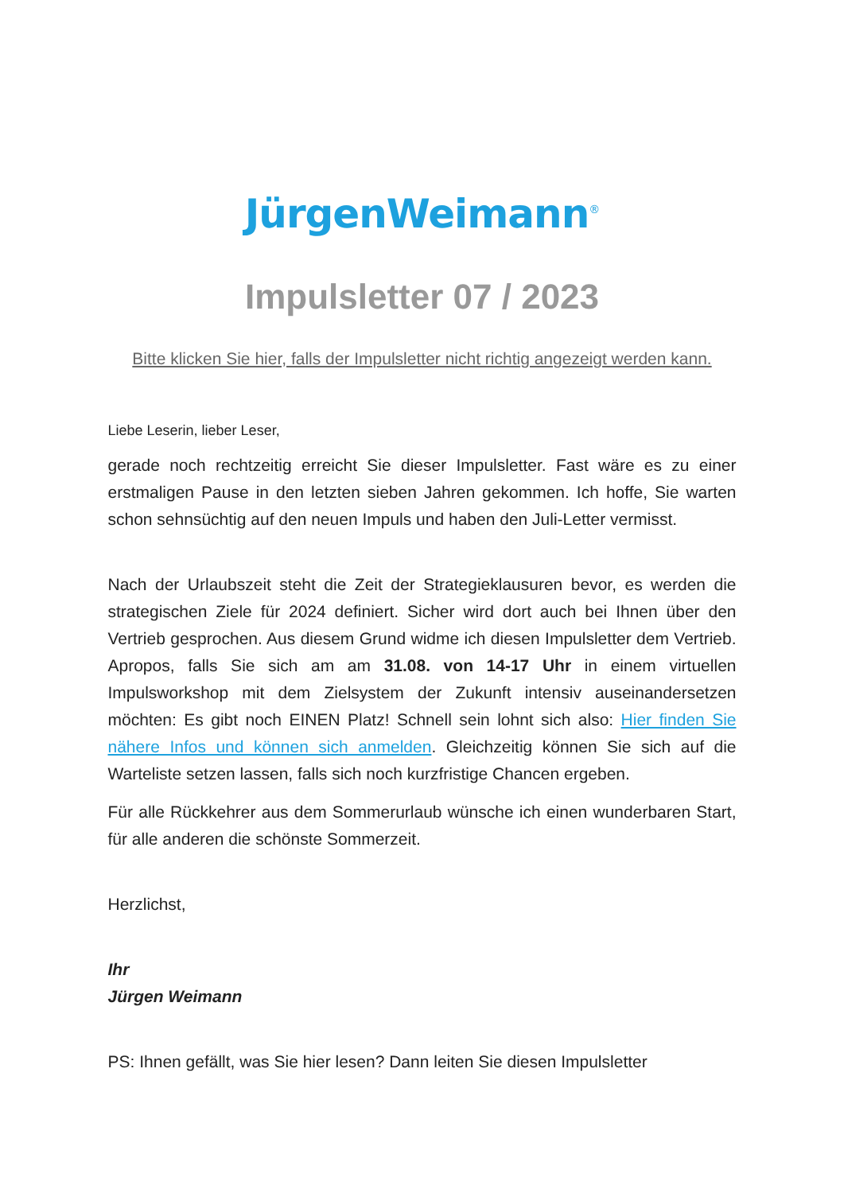JürgenWeimann<sup>®</sup>
Impulsletter 07 / 2023
Bitte klicken Sie hier, falls der Impulsletter nicht richtig angezeigt werden kann.
Liebe Leserin, lieber Leser,
gerade noch rechtzeitig erreicht Sie dieser Impulsletter. Fast wäre es zu einer erstmaligen Pause in den letzten sieben Jahren gekommen. Ich hoffe, Sie warten schon sehnsüchtig auf den neuen Impuls und haben den Juli-Letter vermisst.
Nach der Urlaubszeit steht die Zeit der Strategieklausuren bevor, es werden die strategischen Ziele für 2024 definiert. Sicher wird dort auch bei Ihnen über den Vertrieb gesprochen. Aus diesem Grund widme ich diesen Impulsletter dem Vertrieb. Apropos, falls Sie sich am am 31.08. von 14-17 Uhr in einem virtuellen Impulsworkshop mit dem Zielsystem der Zukunft intensiv auseinandersetzen möchten: Es gibt noch EINEN Platz! Schnell sein lohnt sich also: Hier finden Sie nähere Infos und können sich anmelden. Gleichzeitig können Sie sich auf die Warteliste setzen lassen, falls sich noch kurzfristige Chancen ergeben.
Für alle Rückkehrer aus dem Sommerurlaub wünsche ich einen wunderbaren Start, für alle anderen die schönste Sommerzeit.
Herzlichst,
Ihr
Jürgen Weimann
PS: Ihnen gefällt, was Sie hier lesen? Dann leiten Sie diesen Impulsletter